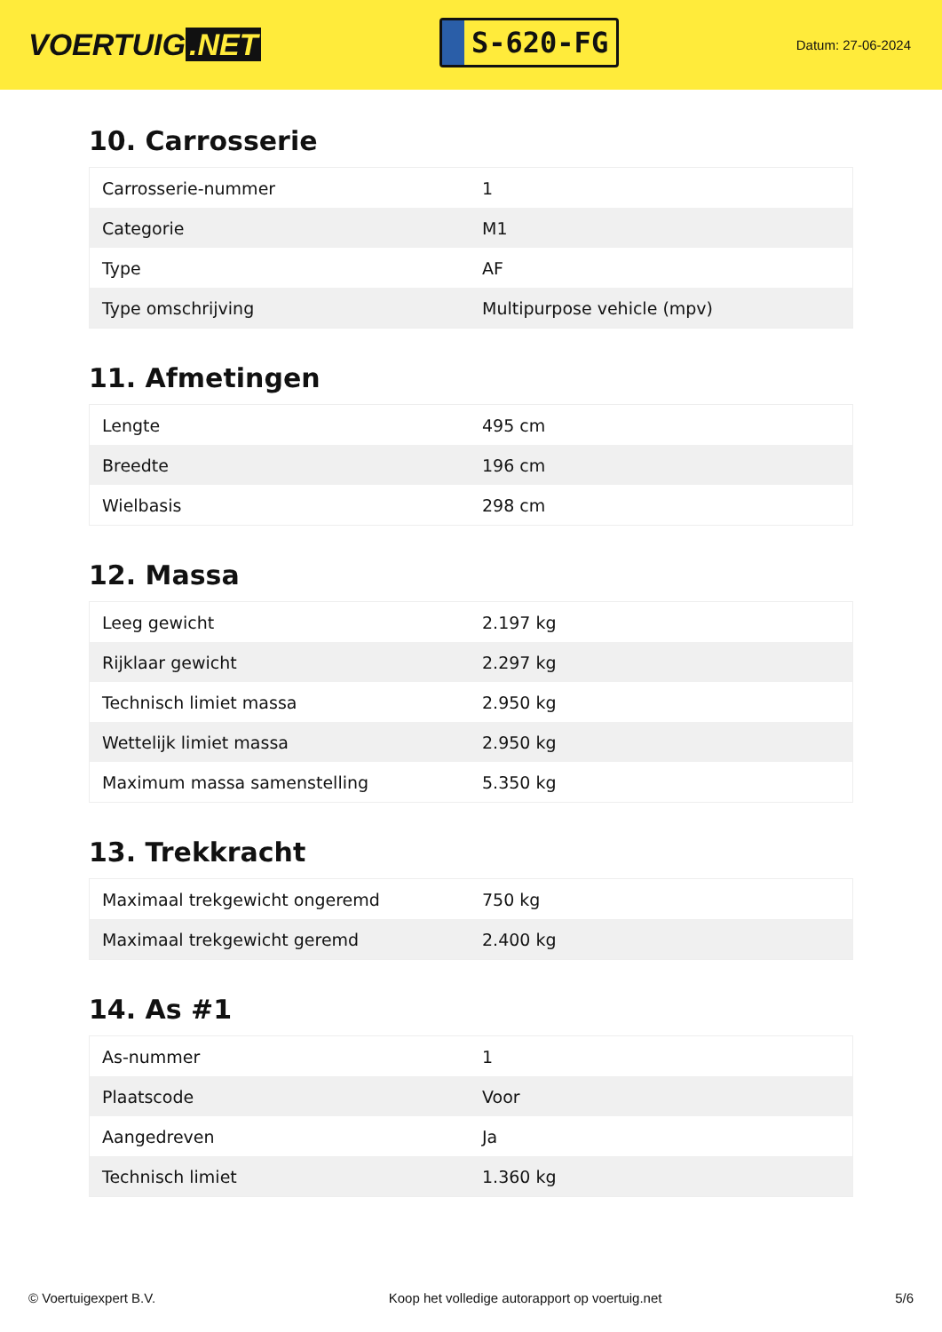VOERTUIG.NET
S-620-FG
Datum: 27-06-2024
10. Carrosserie
| Carrosserie-nummer | 1 |
| Categorie | M1 |
| Type | AF |
| Type omschrijving | Multipurpose vehicle (mpv) |
11. Afmetingen
| Lengte | 495 cm |
| Breedte | 196 cm |
| Wielbasis | 298 cm |
12. Massa
| Leeg gewicht | 2.197 kg |
| Rijklaar gewicht | 2.297 kg |
| Technisch limiet massa | 2.950 kg |
| Wettelijk limiet massa | 2.950 kg |
| Maximum massa samenstelling | 5.350 kg |
13. Trekkracht
| Maximaal trekgewicht ongeremd | 750 kg |
| Maximaal trekgewicht geremd | 2.400 kg |
14. As #1
| As-nummer | 1 |
| Plaatscode | Voor |
| Aangedreven | Ja |
| Technisch limiet | 1.360 kg |
© Voertuigexpert B.V. Koop het volledige autorapport op voertuig.net 5/6